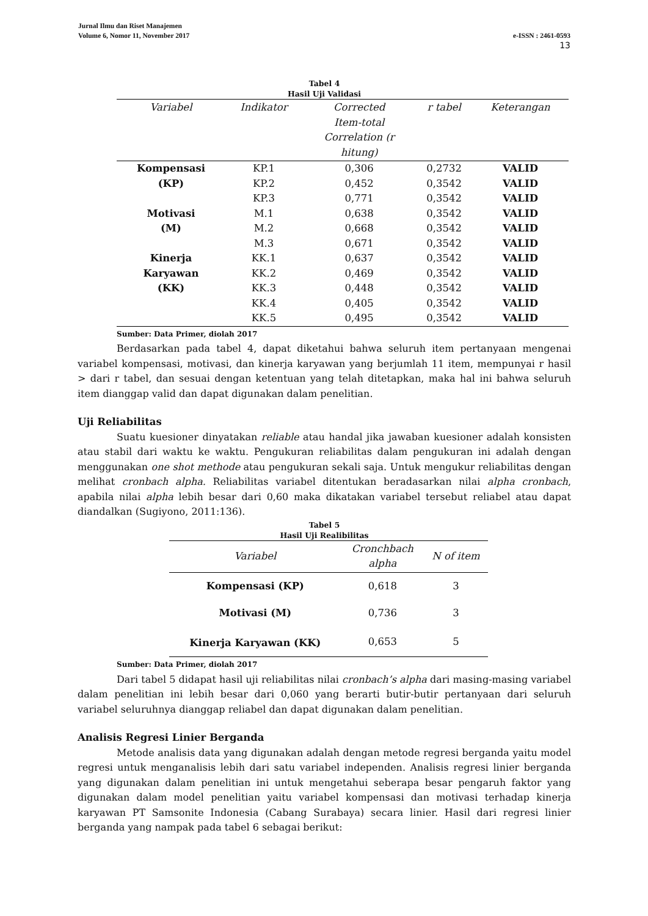Jurnal Ilmu dan Riset Manajemen
Volume 6, Nomor 11, November 2017 e-ISSN : 2461-0593
13
Tabel 4
Hasil Uji Validasi
| Variabel | Indikator | Corrected Item-total Correlation (r hitung) | r tabel | Keterangan |
| --- | --- | --- | --- | --- |
| Kompensasi (KP) | KP.1 | 0,306 | 0,2732 | VALID |
| | KP.2 | 0,452 | 0,3542 | VALID |
| | KP.3 | 0,771 | 0,3542 | VALID |
| Motivasi (M) | M.1 | 0,638 | 0,3542 | VALID |
| | M.2 | 0,668 | 0,3542 | VALID |
| | M.3 | 0,671 | 0,3542 | VALID |
| Kinerja Karyawan (KK) | KK.1 | 0,637 | 0,3542 | VALID |
| | KK.2 | 0,469 | 0,3542 | VALID |
| | KK.3 | 0,448 | 0,3542 | VALID |
| | KK.4 | 0,405 | 0,3542 | VALID |
| | KK.5 | 0,495 | 0,3542 | VALID |
Sumber: Data Primer, diolah 2017
Berdasarkan pada tabel 4, dapat diketahui bahwa seluruh item pertanyaan mengenai variabel kompensasi, motivasi, dan kinerja karyawan yang berjumlah 11 item, mempunyai r hasil > dari r tabel, dan sesuai dengan ketentuan yang telah ditetapkan, maka hal ini bahwa seluruh item dianggap valid dan dapat digunakan dalam penelitian.
Uji Reliabilitas
Suatu kuesioner dinyatakan reliable atau handal jika jawaban kuesioner adalah konsisten atau stabil dari waktu ke waktu. Pengukuran reliabilitas dalam pengukuran ini adalah dengan menggunakan one shot methode atau pengukuran sekali saja. Untuk mengukur reliabilitas dengan melihat cronbach alpha. Reliabilitas variabel ditentukan beradasarkan nilai alpha cronbach, apabila nilai alpha lebih besar dari 0,60 maka dikatakan variabel tersebut reliabel atau dapat diandalkan (Sugiyono, 2011:136).
Tabel 5
Hasil Uji Realibilitas
| Variabel | Cronchbach alpha | N of item |
| --- | --- | --- |
| Kompensasi (KP) | 0,618 | 3 |
| Motivasi (M) | 0,736 | 3 |
| Kinerja Karyawan (KK) | 0,653 | 5 |
Sumber: Data Primer, diolah 2017
Dari tabel 5 didapat hasil uji reliabilitas nilai cronbach’s alpha dari masing-masing variabel dalam penelitian ini lebih besar dari 0,060 yang berarti butir-butir pertanyaan dari seluruh variabel seluruhnya dianggap reliabel dan dapat digunakan dalam penelitian.
Analisis Regresi Linier Berganda
Metode analisis data yang digunakan adalah dengan metode regresi berganda yaitu model regresi untuk menganalisis lebih dari satu variabel independen. Analisis regresi linier berganda yang digunakan dalam penelitian ini untuk mengetahui seberapa besar pengaruh faktor yang digunakan dalam model penelitian yaitu variabel kompensasi dan motivasi terhadap kinerja karyawan PT Samsonite Indonesia (Cabang Surabaya) secara linier. Hasil dari regresi linier berganda yang nampak pada tabel 6 sebagai berikut: